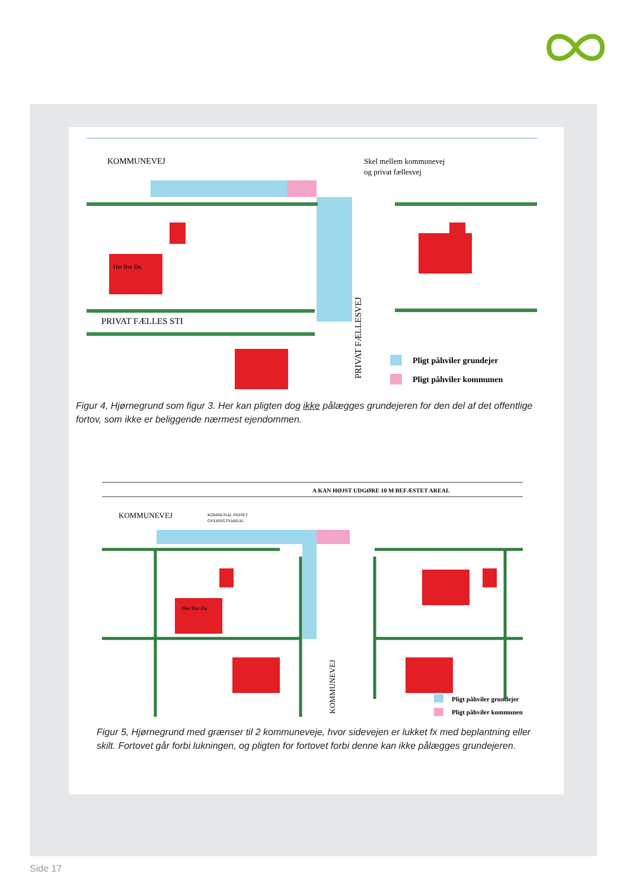KOMMUNEVEJ
Skel mellem kommunevej
og privat fællesvej
Her Bor Du
PRIVAT FÆLLES STI
PRIVAT FÆLLESVEJ
Pligt påhviler grundejer
Pligt påhviler kommunen
Figur 4, Hjørnegrund som figur 3. Her kan pligten dog ikke pålægges grundejeren for den del af det offentlige fortov, som ikke er beliggende nærmest ejendommen.
A KAN HØJST UDGØRE 10 M BEFÆSTET AREAL
KOMMUNEVEJ
KOMMUNAL PASSET
OVERSIGTSAREAL
Her Bor Du
KOMMUNEVEJ
Pligt påhviler grundejer
Pligt påhviler kommunen
Figur 5, Hjørnegrund med grænser til 2 kommuneveje, hvor sidevejen er lukket fx med beplantning eller skilt. Fortovet går forbi lukningen, og pligten for fortovet forbi denne kan ikke pålægges grundejeren.
Side 17